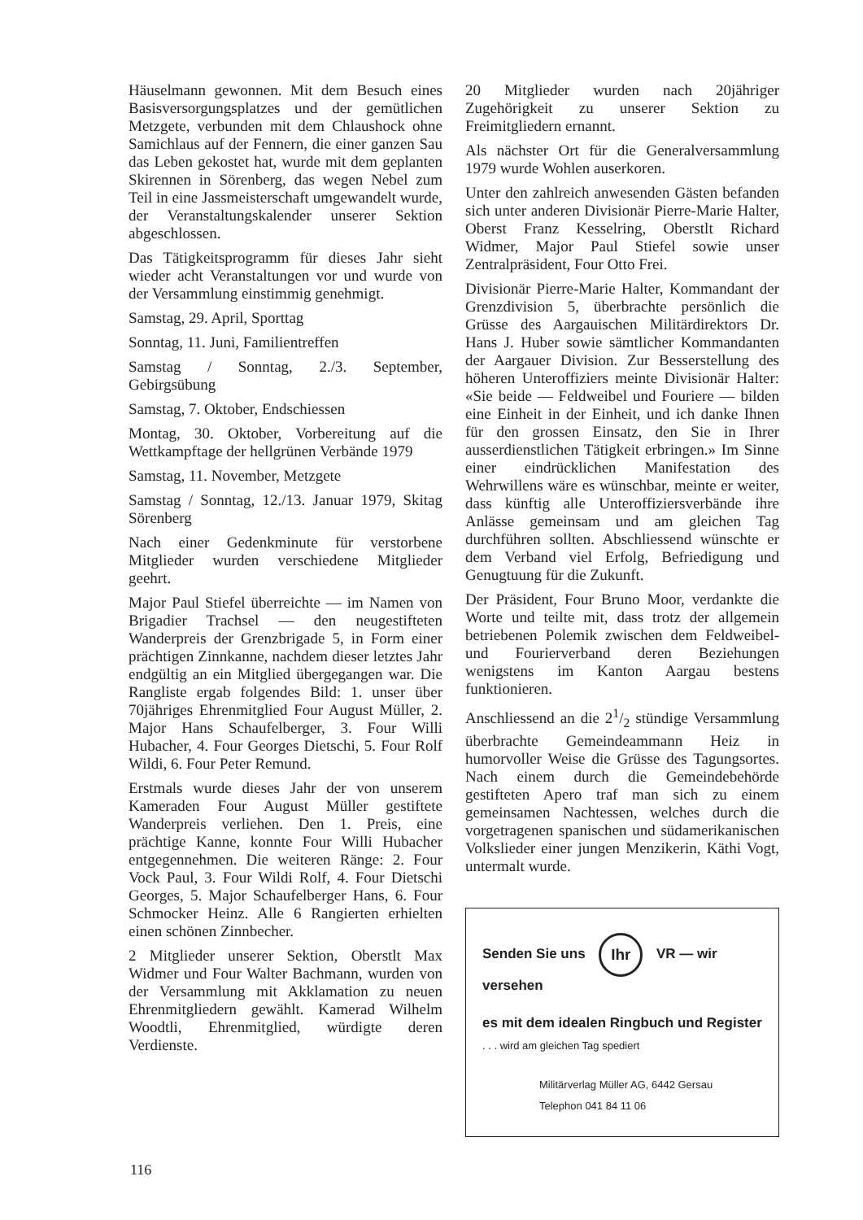Häuselmann gewonnen. Mit dem Besuch eines Basisversorgungsplatzes und der gemütlichen Metzgete, verbunden mit dem Chlaushock ohne Samichlaus auf der Fennern, die einer ganzen Sau das Leben gekostet hat, wurde mit dem geplanten Skirennen in Sörenberg, das wegen Nebel zum Teil in eine Jassmeisterschaft umgewandelt wurde, der Veranstaltungskalender unserer Sektion abgeschlossen.
Das Tätigkeitsprogramm für dieses Jahr sieht wieder acht Veranstaltungen vor und wurde von der Versammlung einstimmig genehmigt.
Samstag, 29. April, Sporttag
Sonntag, 11. Juni, Familientreffen
Samstag / Sonntag, 2./3. September, Gebirgsübung
Samstag, 7. Oktober, Endschiessen
Montag, 30. Oktober, Vorbereitung auf die Wettkampftage der hellgrünen Verbände 1979
Samstag, 11. November, Metzgete
Samstag / Sonntag, 12./13. Januar 1979, Skitag Sörenberg
Nach einer Gedenkminute für verstorbene Mitglieder wurden verschiedene Mitglieder geehrt.
Major Paul Stiefel überreichte — im Namen von Brigadier Trachsel — den neugestifteten Wanderpreis der Grenzbrigade 5, in Form einer prächtigen Zinnkanne, nachdem dieser letztes Jahr endgültig an ein Mitglied übergegangen war. Die Rangliste ergab folgendes Bild: 1. unser über 70jähriges Ehrenmitglied Four August Müller, 2. Major Hans Schaufelberger, 3. Four Willi Hubacher, 4. Four Georges Dietschi, 5. Four Rolf Wildi, 6. Four Peter Remund.
Erstmals wurde dieses Jahr der von unserem Kameraden Four August Müller gestiftete Wanderpreis verliehen. Den 1. Preis, eine prächtige Kanne, konnte Four Willi Hubacher entgegennehmen. Die weiteren Ränge: 2. Four Vock Paul, 3. Four Wildi Rolf, 4. Four Dietschi Georges, 5. Major Schaufelberger Hans, 6. Four Schmocker Heinz. Alle 6 Rangierten erhielten einen schönen Zinnbecher.
2 Mitglieder unserer Sektion, Oberstlt Max Widmer und Four Walter Bachmann, wurden von der Versammlung mit Akklamation zu neuen Ehrenmitgliedern gewählt. Kamerad Wilhelm Woodtli, Ehrenmitglied, würdigte deren Verdienste.
20 Mitglieder wurden nach 20jähriger Zugehörigkeit zu unserer Sektion zu Freimitgliedern ernannt.
Als nächster Ort für die Generalversammlung 1979 wurde Wohlen auserkoren.
Unter den zahlreich anwesenden Gästen befanden sich unter anderen Divisionär Pierre-Marie Halter, Oberst Franz Kesselring, Oberstlt Richard Widmer, Major Paul Stiefel sowie unser Zentralpräsident, Four Otto Frei.
Divisionär Pierre-Marie Halter, Kommandant der Grenzdivision 5, überbrachte persönlich die Grüsse des Aargauischen Militärdirektors Dr. Hans J. Huber sowie sämtlicher Kommandanten der Aargauer Division. Zur Besserstellung des höheren Unteroffiziers meinte Divisionär Halter: «Sie beide — Feldweibel und Fouriere — bilden eine Einheit in der Einheit, und ich danke Ihnen für den grossen Einsatz, den Sie in Ihrer ausserdienstlichen Tätigkeit erbringen.» Im Sinne einer eindrücklichen Manifestation des Wehrwillens wäre es wünschbar, meinte er weiter, dass künftig alle Unteroffiziersverbände ihre Anlässe gemeinsam und am gleichen Tag durchführen sollten. Abschliessend wünschte er dem Verband viel Erfolg, Befriedigung und Genugtuung für die Zukunft.
Der Präsident, Four Bruno Moor, verdankte die Worte und teilte mit, dass trotz der allgemein betriebenen Polemik zwischen dem Feldweibel- und Fourierverband deren Beziehungen wenigstens im Kanton Aargau bestens funktionieren.
Anschliessend an die 21/2 stündige Versammlung überbrachte Gemeindeammann Heiz in humorvoller Weise die Grüsse des Tagungsortes. Nach einem durch die Gemeindebehörde gestifteten Apero traf man sich zu einem gemeinsamen Nachtessen, welches durch die vorgetragenen spanischen und südamerikanischen Volkslieder einer jungen Menzikerin, Käthi Vogt, untermalt wurde.
Senden Sie uns Ihr VR — wir versehen
es mit dem idealen Ringbuch und Register
. . . wird am gleichen Tag spediert
Militärverlag Müller AG, 6442 Gersau
Telephon 041 84 11 06
116